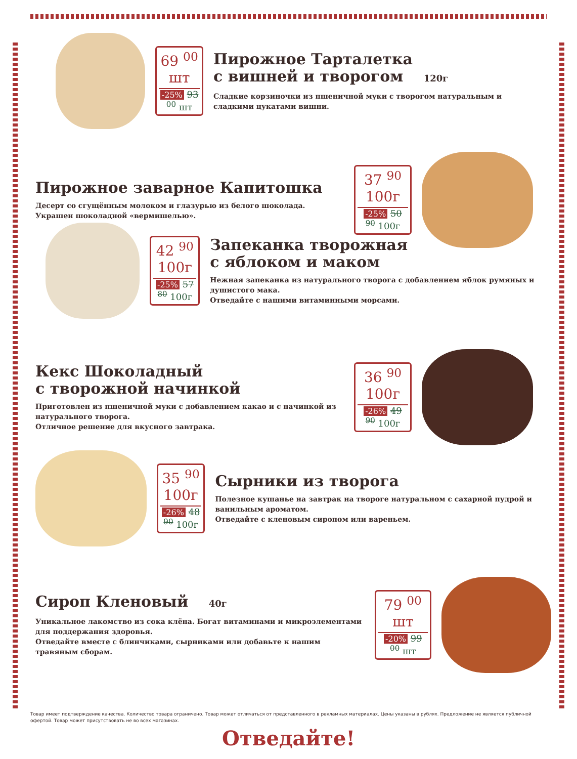69 <sup>00</sup> шт
-25% 93 <sup>00</sup> шт
Пирожное Тарталетка
с вишней и творогом 120г
Сладкие корзиночки из пшеничной муки с творогом натуральным и сладкими цукатами вишни.
Пирожное заварное Капитошка
Десерт со сгущённым молоком и глазурью из белого шоколада. Украшен шоколадной «вермишелью».
37 <sup>90</sup> 100г
-25% 50 <sup>90</sup> 100г
42 <sup>90</sup> 100г
-25% 57 <sup>80</sup> 100г
Запеканка творожная
с яблоком и маком
Нежная запеканка из натурального творога с добавлением яблок румяных и душистого мака.
Отведайте с нашими витаминными морсами.
Кекс Шоколадный
с творожной начинкой
Приготовлен из пшеничной муки с добавлением какао и с начинкой из натурального творога.
Отличное решение для вкусного завтрака.
36 <sup>90</sup> 100г
-26% 49 <sup>90</sup> 100г
35 <sup>90</sup> 100г
-26% 48 <sup>90</sup> 100г
Сырники из творога
Полезное кушанье на завтрак на твороге натуральном с сахарной пудрой и ванильным ароматом.
Отведайте с кленовым сиропом или вареньем.
Сироп Кленовый 40г
Уникальное лакомство из сока клёна. Богат витаминами и микроэлементами для поддержания здоровья.
Отведайте вместе с блинчиками, сырниками или добавьте к нашим травяным сборам.
79 <sup>00</sup> шт
-20% 99 <sup>00</sup> шт
Товар имеет подтверждение качества. Количество товара ограничено. Товар может отличаться от представленного в рекламных материалах. Цены указаны в рублях. Предложение не является публичной офертой. Товар может присутствовать не во всех магазинах.
Отведайте!